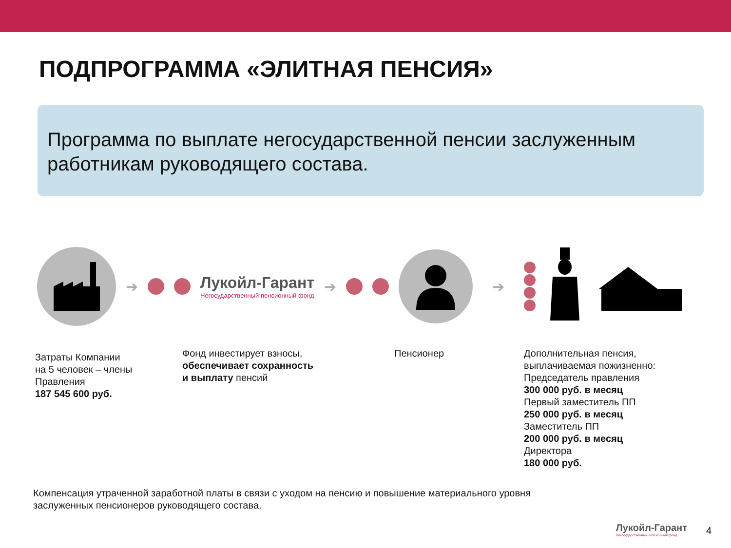ПОДПРОГРАММА «ЭЛИТНАЯ ПЕНСИЯ»
Программа по выплате негосударственной пенсии заслуженным работникам руководящего состава.
➔
Лукойл-Гарант
Негосударственный пенсионный фонд
➔ ➔
Затраты Компании
на 5 человек – члены
Правления
187 545 600 руб.
Фонд инвестирует взносы,
обеспечивает сохранность
и выплату пенсий
Пенсионер Дополнительная пенсия,
выплачиваемая пожизненно:
Председатель правления
300 000 руб. в месяц
Первый заместитель ПП
250 000 руб. в месяц
Заместитель ПП
200 000 руб. в месяц
Директора
180 000 руб.
Компенсация утраченной заработной платы в связи с уходом на пенсию и повышение материального уровня
заслуженных пенсионеров руководящего состава.
Лукойл-Гарант
Негосударственный пенсионный фонд
4